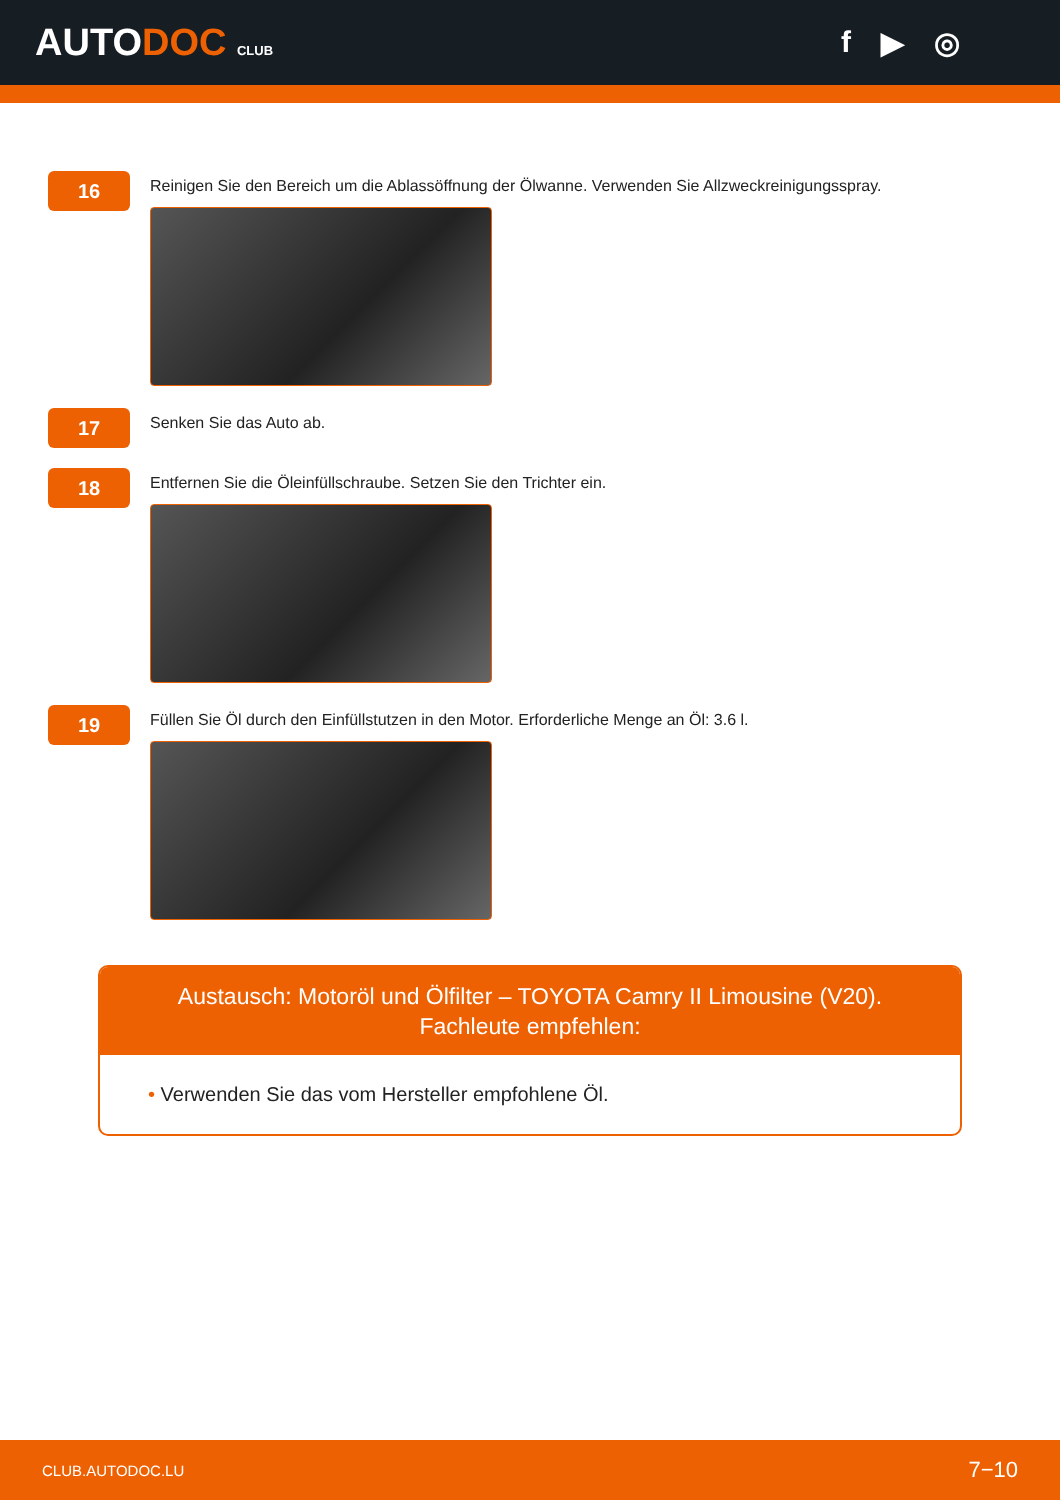AUTODOC CLUB
f ▶ ◎
16
Reinigen Sie den Bereich um die Ablassöffnung der Ölwanne. Verwenden Sie Allzweckreinigungsspray.
17
Senken Sie das Auto ab.
18
Entfernen Sie die Öleinfüllschraube. Setzen Sie den Trichter ein.
19
Füllen Sie Öl durch den Einfüllstutzen in den Motor. Erforderliche Menge an Öl: 3.6 l.
Austausch: Motoröl und Ölfilter – TOYOTA Camry II Limousine (V20).
Fachleute empfehlen:
• Verwenden Sie das vom Hersteller empfohlene Öl.
CLUB.AUTODOC.LU 7−10